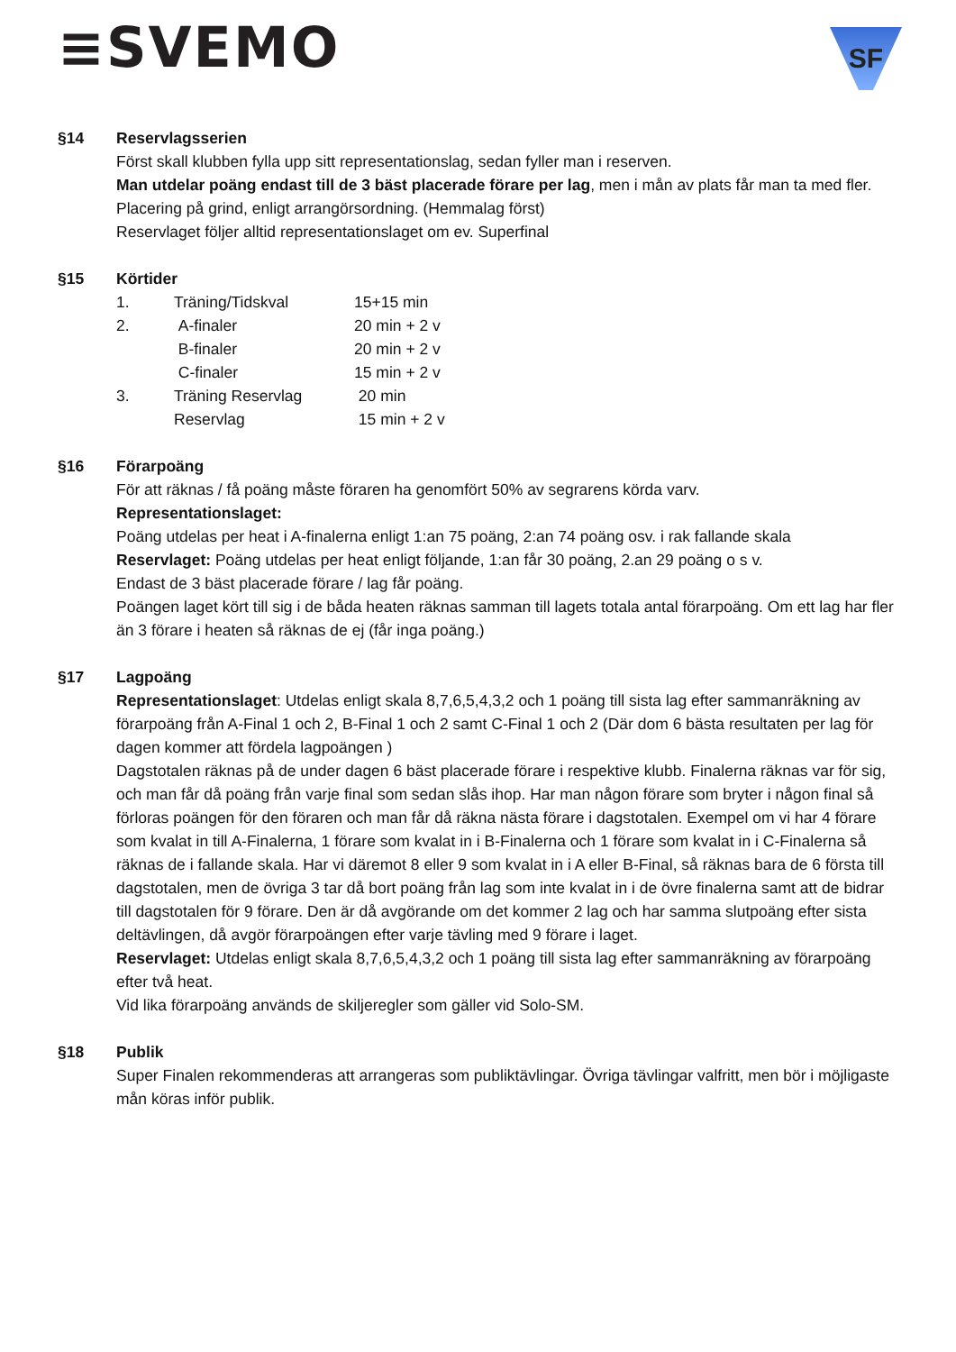≡SVEMO
SF
§14 Reservlagsserien
Först skall klubben fylla upp sitt representationslag, sedan fyller man i reserven.
Man utdelar poäng endast till de 3 bäst placerade förare per lag, men i mån av plats får man ta med fler. Placering på grind, enligt arrangörsordning. (Hemmalag först)
Reservlaget följer alltid representationslaget om ev. Superfinal
§15 Körtider
| 1. | Träning/Tidskval | 15+15 min |
| 2. | A-finaler | 20 min + 2 v |
| | B-finaler | 20 min + 2 v |
| | C-finaler | 15 min + 2 v |
| 3. | Träning Reservlag | 20 min |
| | Reservlag | 15 min + 2 v |
§16 Förarpoäng
För att räknas / få poäng måste föraren ha genomfört 50% av segrarens körda varv.
Representationslaget:
Poäng utdelas per heat i A-finalerna enligt 1:an 75 poäng, 2:an 74 poäng osv. i rak fallande skala
Reservlaget: Poäng utdelas per heat enligt följande, 1:an får 30 poäng, 2.an 29 poäng o s v.
Endast de 3 bäst placerade förare / lag får poäng.
Poängen laget kört till sig i de båda heaten räknas samman till lagets totala antal förarpoäng. Om ett lag har fler än 3 förare i heaten så räknas de ej (får inga poäng.)
§17 Lagpoäng
Representationslaget: Utdelas enligt skala 8,7,6,5,4,3,2 och 1 poäng till sista lag efter sammanräkning av förarpoäng från A-Final 1 och 2, B-Final 1 och 2 samt C-Final 1 och 2 (Där dom 6 bästa resultaten per lag för dagen kommer att fördela lagpoängen )
Dagstotalen räknas på de under dagen 6 bäst placerade förare i respektive klubb. Finalerna räknas var för sig, och man får då poäng från varje final som sedan slås ihop. Har man någon förare som bryter i någon final så förloras poängen för den föraren och man får då räkna nästa förare i dagstotalen. Exempel om vi har 4 förare som kvalat in till A-Finalerna, 1 förare som kvalat in i B-Finalerna och 1 förare som kvalat in i C-Finalerna så räknas de i fallande skala. Har vi däremot 8 eller 9 som kvalat in i A eller B-Final, så räknas bara de 6 första till dagstotalen, men de övriga 3 tar då bort poäng från lag som inte kvalat in i de övre finalerna samt att de bidrar till dagstotalen för 9 förare. Den är då avgörande om det kommer 2 lag och har samma slutpoäng efter sista deltävlingen, då avgör förarpoängen efter varje tävling med 9 förare i laget.
Reservlaget: Utdelas enligt skala 8,7,6,5,4,3,2 och 1 poäng till sista lag efter sammanräkning av förarpoäng efter två heat.
Vid lika förarpoäng används de skiljeregler som gäller vid Solo-SM.
§18 Publik
Super Finalen rekommenderas att arrangeras som publiktävlingar. Övriga tävlingar valfritt, men bör i möjligaste mån köras inför publik.